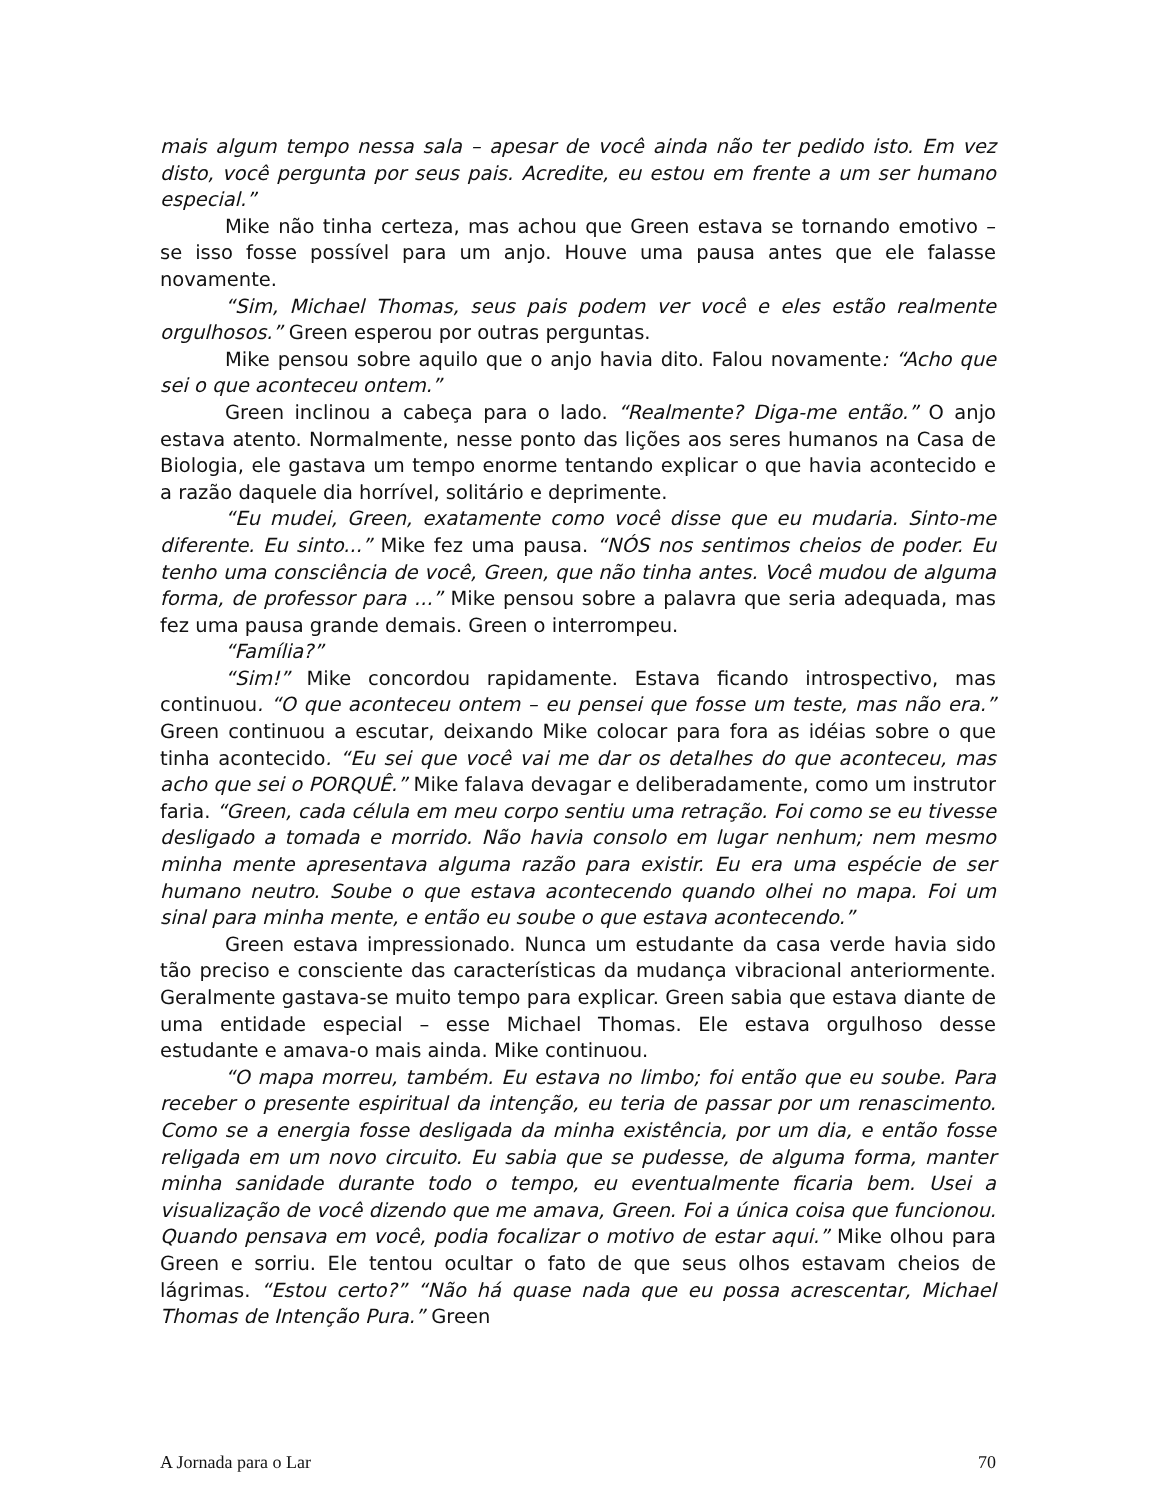mais algum tempo nessa sala – apesar de você ainda não ter pedido isto. Em vez disto, você pergunta por seus pais. Acredite, eu estou em frente a um ser humano especial.”
Mike não tinha certeza, mas achou que Green estava se tornando emotivo – se isso fosse possível para um anjo. Houve uma pausa antes que ele falasse novamente.
“Sim, Michael Thomas, seus pais podem ver você e eles estão realmente orgulhosos.” Green esperou por outras perguntas.
Mike pensou sobre aquilo que o anjo havia dito. Falou novamente: “Acho que sei o que aconteceu ontem.”
Green inclinou a cabeça para o lado. “Realmente? Diga-me então.” O anjo estava atento. Normalmente, nesse ponto das lições aos seres humanos na Casa de Biologia, ele gastava um tempo enorme tentando explicar o que havia acontecido e a razão daquele dia horrível, solitário e deprimente.
“Eu mudei, Green, exatamente como você disse que eu mudaria. Sinto-me diferente. Eu sinto...” Mike fez uma pausa. “NÓS nos sentimos cheios de poder. Eu tenho uma consciência de você, Green, que não tinha antes. Você mudou de alguma forma, de professor para ...” Mike pensou sobre a palavra que seria adequada, mas fez uma pausa grande demais. Green o interrompeu.
“Família?”
“Sim!” Mike concordou rapidamente. Estava ficando introspectivo, mas continuou. “O que aconteceu ontem – eu pensei que fosse um teste, mas não era.” Green continuou a escutar, deixando Mike colocar para fora as idéias sobre o que tinha acontecido. “Eu sei que você vai me dar os detalhes do que aconteceu, mas acho que sei o PORQUÊ.” Mike falava devagar e deliberadamente, como um instrutor faria. “Green, cada célula em meu corpo sentiu uma retração. Foi como se eu tivesse desligado a tomada e morrido. Não havia consolo em lugar nenhum; nem mesmo minha mente apresentava alguma razão para existir. Eu era uma espécie de ser humano neutro. Soube o que estava acontecendo quando olhei no mapa. Foi um sinal para minha mente, e então eu soube o que estava acontecendo.”
Green estava impressionado. Nunca um estudante da casa verde havia sido tão preciso e consciente das características da mudança vibracional anteriormente. Geralmente gastava-se muito tempo para explicar. Green sabia que estava diante de uma entidade especial – esse Michael Thomas. Ele estava orgulhoso desse estudante e amava-o mais ainda. Mike continuou.
“O mapa morreu, também. Eu estava no limbo; foi então que eu soube. Para receber o presente espiritual da intenção, eu teria de passar por um renascimento. Como se a energia fosse desligada da minha existência, por um dia, e então fosse religada em um novo circuito. Eu sabia que se pudesse, de alguma forma, manter minha sanidade durante todo o tempo, eu eventualmente ficaria bem. Usei a visualização de você dizendo que me amava, Green. Foi a única coisa que funcionou. Quando pensava em você, podia focalizar o motivo de estar aqui.” Mike olhou para Green e sorriu. Ele tentou ocultar o fato de que seus olhos estavam cheios de lágrimas. “Estou certo?” “Não há quase nada que eu possa acrescentar, Michael Thomas de Intenção Pura.” Green
A Jornada para o Lar 70